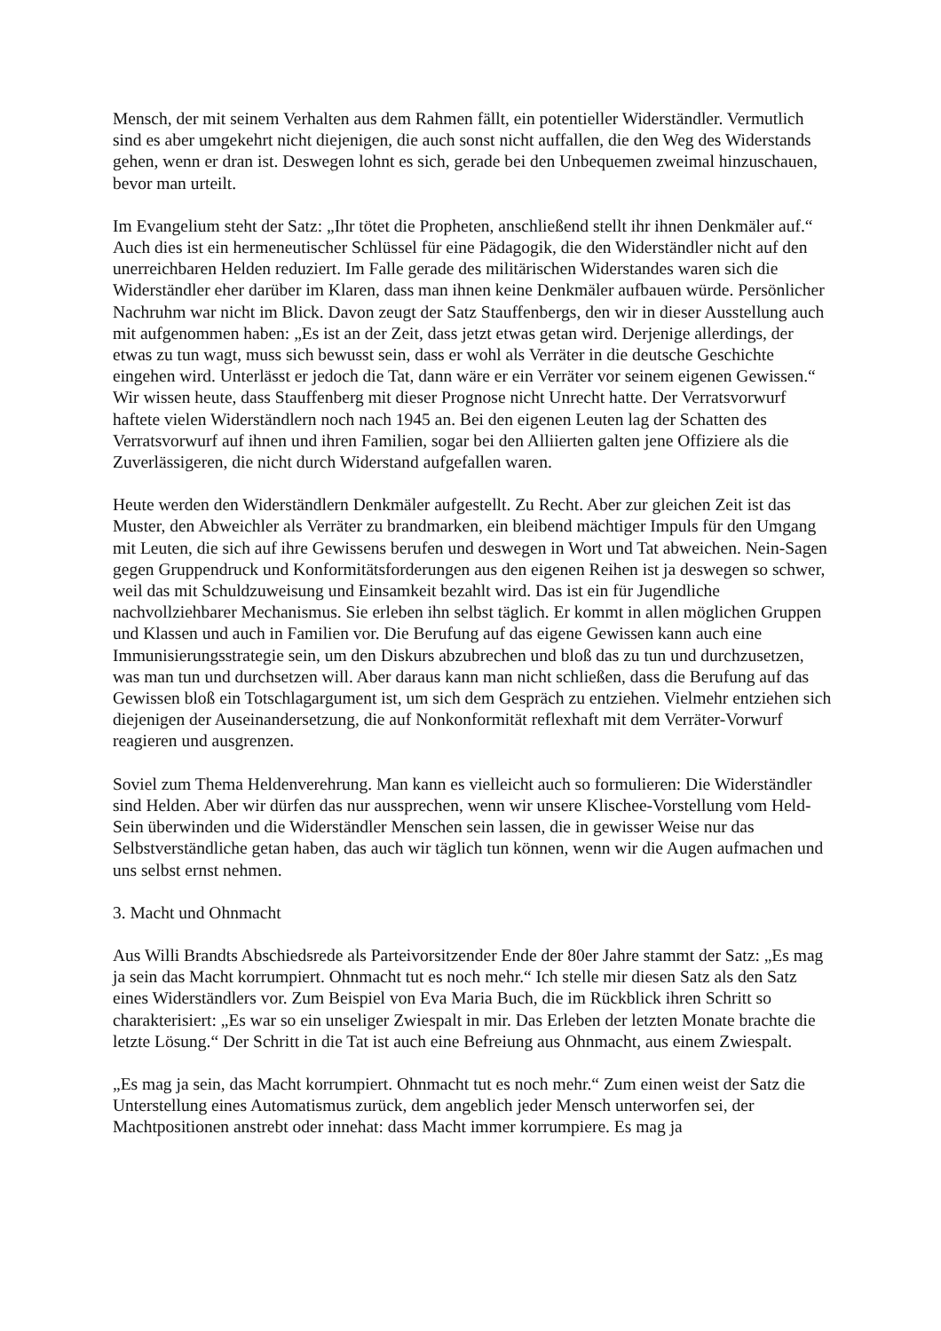Mensch, der mit seinem Verhalten aus dem Rahmen fällt, ein potentieller Widerständler. Vermutlich sind es aber umgekehrt nicht diejenigen, die auch sonst nicht auffallen, die den Weg des Widerstands gehen, wenn er dran ist. Deswegen lohnt es sich, gerade bei den Unbequemen zweimal hinzuschauen, bevor man urteilt.
Im Evangelium steht der Satz: „Ihr tötet die Propheten, anschließend stellt ihr ihnen Denkmäler auf.“ Auch dies ist ein hermeneutischer Schlüssel für eine Pädagogik, die den Widerständler nicht auf den unerreichbaren Helden reduziert. Im Falle gerade des militärischen Widerstandes waren sich die Widerständler eher darüber im Klaren, dass man ihnen keine Denkmäler aufbauen würde. Persönlicher Nachruhm war nicht im Blick. Davon zeugt der Satz Stauffenbergs, den wir in dieser Ausstellung auch mit aufgenommen haben: „Es ist an der Zeit, dass jetzt etwas getan wird. Derjenige allerdings, der etwas zu tun wagt, muss sich bewusst sein, dass er wohl als Verräter in die deutsche Geschichte eingehen wird. Unterlässt er jedoch die Tat, dann wäre er ein Verräter vor seinem eigenen Gewissen.“ Wir wissen heute, dass Stauffenberg mit dieser Prognose nicht Unrecht hatte. Der Verratsvorwurf haftete vielen Widerständlern noch nach 1945 an. Bei den eigenen Leuten lag der Schatten des Verratsvorwurf auf ihnen und ihren Familien, sogar bei den Alliierten galten jene Offiziere als die Zuverlässigeren, die nicht durch Widerstand aufgefallen waren.
Heute werden den Widerständlern Denkmäler aufgestellt. Zu Recht. Aber zur gleichen Zeit ist das Muster, den Abweichler als Verräter zu brandmarken, ein bleibend mächtiger Impuls für den Umgang mit Leuten, die sich auf ihre Gewissens berufen und deswegen in Wort und Tat abweichen. Nein-Sagen gegen Gruppendruck und Konformitätsforderungen aus den eigenen Reihen ist ja deswegen so schwer, weil das mit Schuldzuweisung und Einsamkeit bezahlt wird. Das ist ein für Jugendliche nachvollziehbarer Mechanismus. Sie erleben ihn selbst täglich. Er kommt in allen möglichen Gruppen und Klassen und auch in Familien vor. Die Berufung auf das eigene Gewissen kann auch eine Immunisierungsstrategie sein, um den Diskurs abzubrechen und bloß das zu tun und durchzusetzen, was man tun und durchsetzen will. Aber daraus kann man nicht schließen, dass die Berufung auf das Gewissen bloß ein Totschlagargument ist, um sich dem Gespräch zu entziehen. Vielmehr entziehen sich diejenigen der Auseinandersetzung, die auf Nonkonformität reflexhaft mit dem Verräter-Vorwurf reagieren und ausgrenzen.
Soviel zum Thema Heldenverehrung. Man kann es vielleicht auch so formulieren: Die Widerständler sind Helden. Aber wir dürfen das nur aussprechen, wenn wir unsere Klischee-Vorstellung vom Held-Sein überwinden und die Widerständler Menschen sein lassen, die in gewisser Weise nur das Selbstverständliche getan haben, das auch wir täglich tun können, wenn wir die Augen aufmachen und uns selbst ernst nehmen.
3. Macht und Ohnmacht
Aus Willi Brandts Abschiedsrede als Parteivorsitzender Ende der 80er Jahre stammt der Satz: „Es mag ja sein das Macht korrumpiert. Ohnmacht tut es noch mehr.“ Ich stelle mir diesen Satz als den Satz eines Widerständlers vor. Zum Beispiel von Eva Maria Buch, die im Rückblick ihren Schritt so charakterisiert: „Es war so ein unseliger Zwiespalt in mir. Das Erleben der letzten Monate brachte die letzte Lösung.“ Der Schritt in die Tat ist auch eine Befreiung aus Ohnmacht, aus einem Zwiespalt.
„Es mag ja sein, das Macht korrumpiert. Ohnmacht tut es noch mehr.“ Zum einen weist der Satz die Unterstellung eines Automatismus zurück, dem angeblich jeder Mensch unterworfen sei, der Machtpositionen anstrebt oder innehat: dass Macht immer korrumpiere. Es mag ja